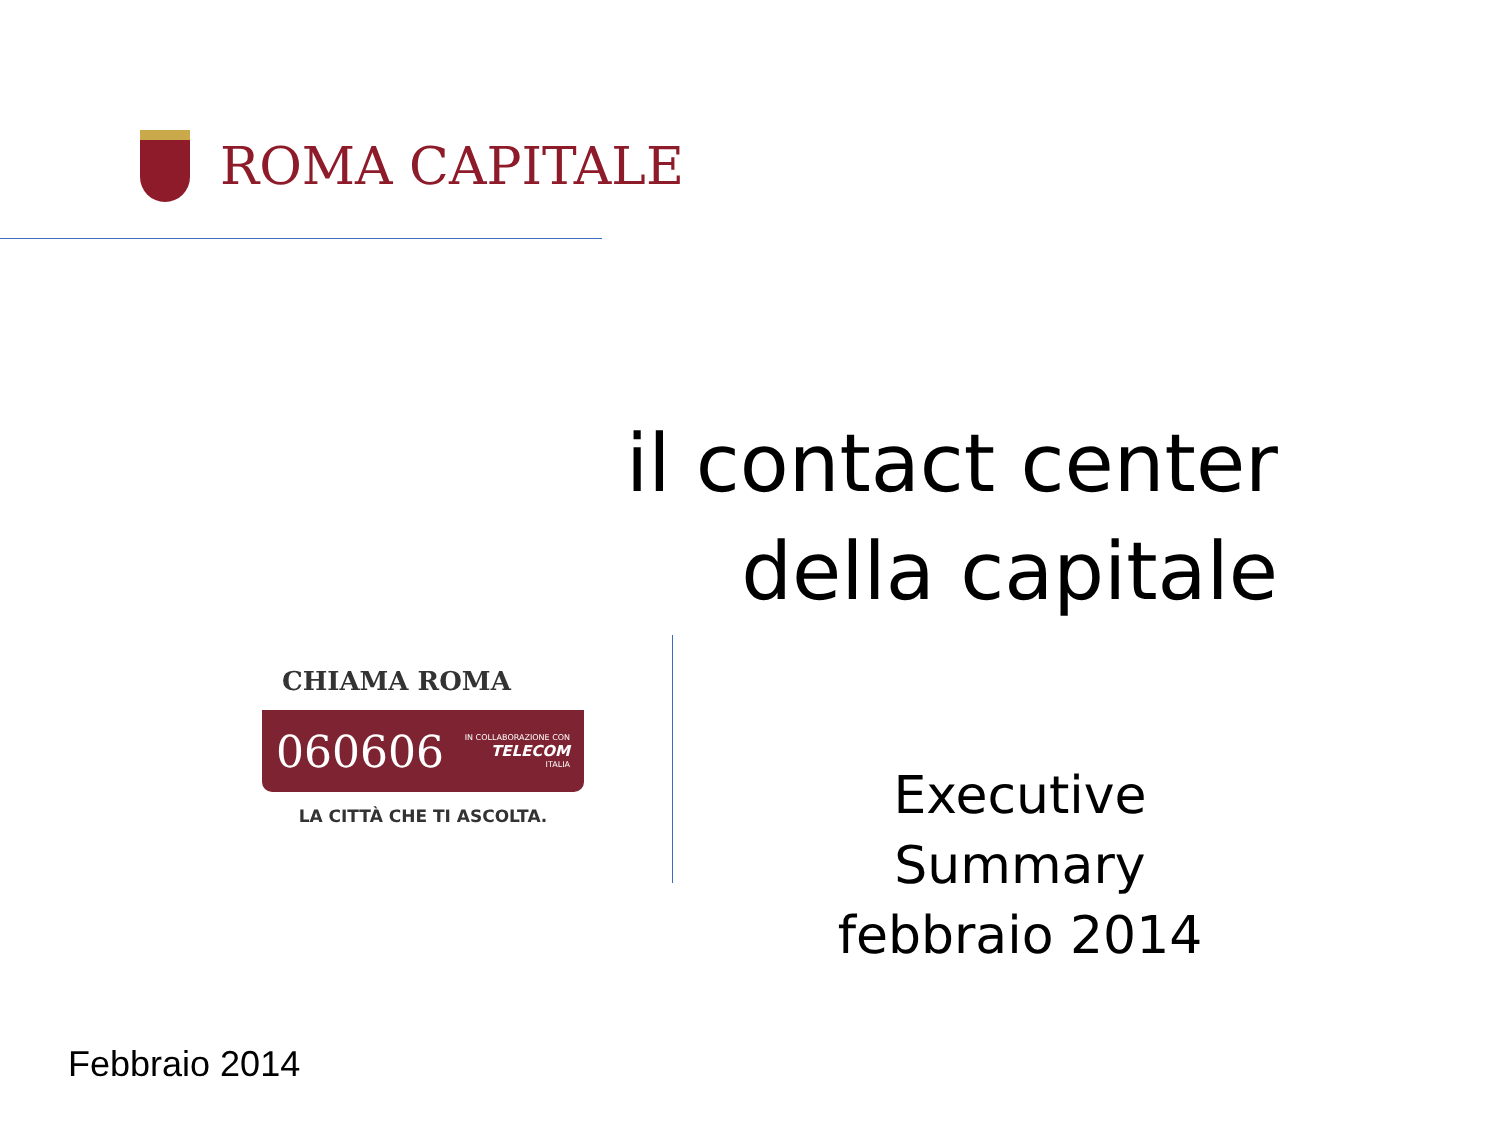ROMA CAPITALE
il contact center
della capitale
CHIAMA ROMA
060606 IN COLLABORAZIONE CON
TELECOM
ITALIA
LA CITTÀ CHE TI ASCOLTA.
Executive Summary
febbraio 2014
Febbraio 2014